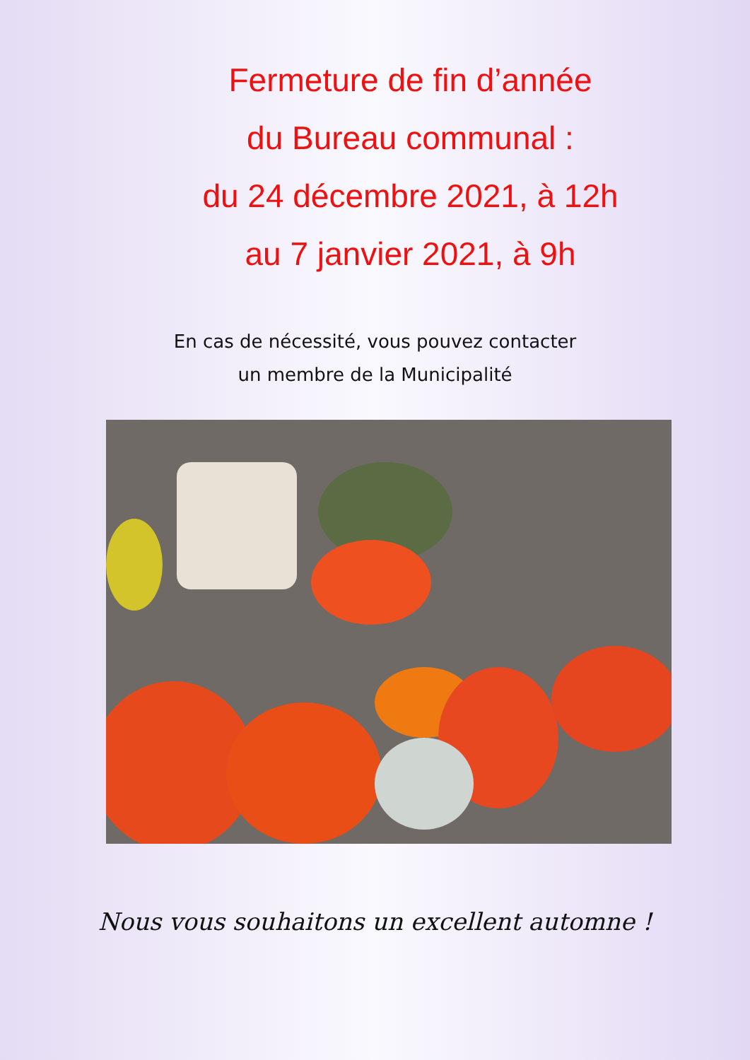Fermeture de fin d’année
du Bureau communal :
du 24 décembre 2021, à 12h
au 7 janvier 2021, à 9h
En cas de nécessité, vous pouvez contacter
un membre de la Municipalité
Nous vous souhaitons un excellent automne !